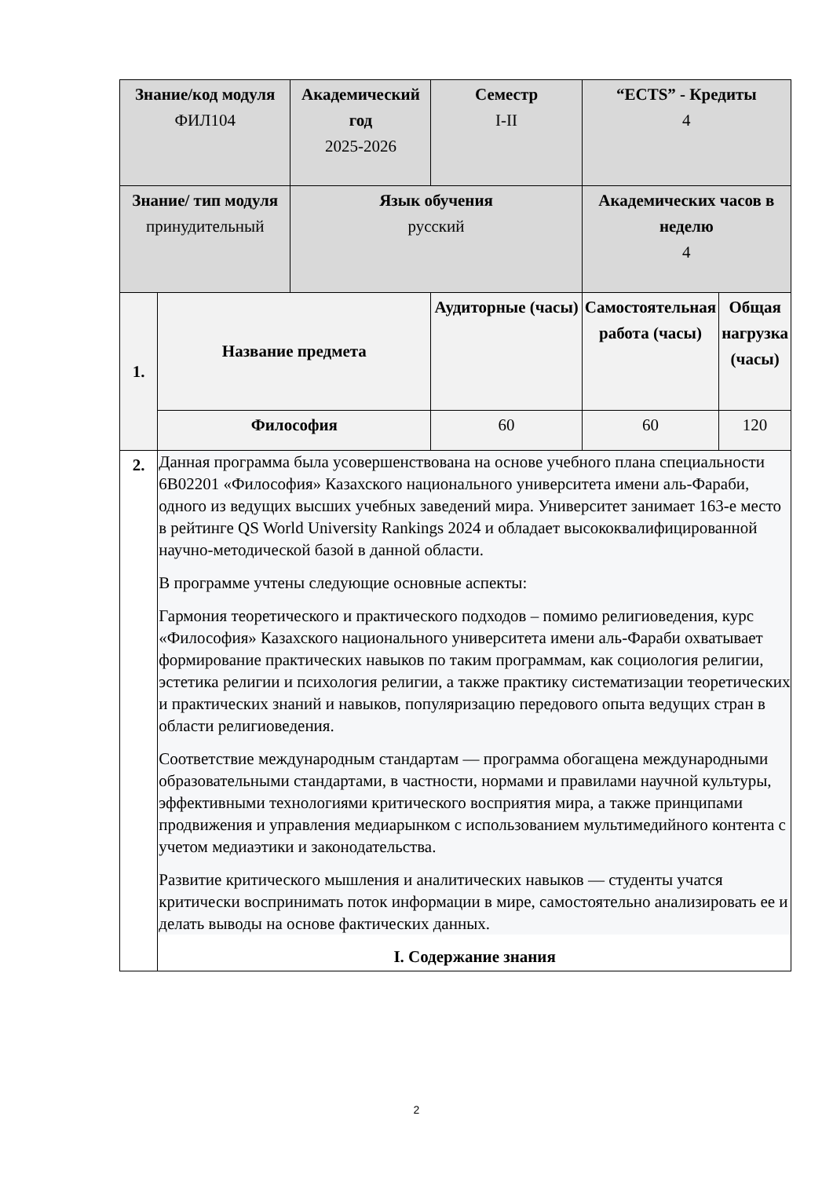| Знание/код модуля ФИЛ104 | | Академический год 2025-2026 | Семестр I-II | “ECTS” - Кредиты 4 | |
| Знание/ тип модуля принудительный | | Язык обучения русский | | Академических часов в неделю 4 | |
| 1. | Название предмета | | Аудиторные (часы) | Самостоятельная работа (часы) | Общая нагрузка (часы) |
| | Философия | | 60 | 60 | 120 |
| 2. | Данная программа была усовершенствована на основе учебного плана специальности 6B02201 «Философия» Казахского национального университета имени аль-Фараби, одного из ведущих высших учебных заведений мира. Университет занимает 163-е место в рейтинге QS World University Rankings 2024 и обладает высококвалифицированной научно-методической базой в данной области. В программе учтены следующие основные аспекты: Гармония теоретического и практического подходов – помимо религиоведения, курс «Философия» Казахского национального университета имени аль-Фараби охватывает формирование практических навыков по таким программам, как социология религии, эстетика религии и психология религии, а также практику систематизации теоретических и практических знаний и навыков, популяризацию передового опыта ведущих стран в области религиоведения. Соответствие международным стандартам — программа обогащена международными образовательными стандартами, в частности, нормами и правилами научной культуры, эффективными технологиями критического восприятия мира, а также принципами продвижения и управления медиарынком с использованием мультимедийного контента с учетом медиаэтики и законодательства. Развитие критического мышления и аналитических навыков — студенты учатся критически воспринимать поток информации в мире, самостоятельно анализировать ее и делать выводы на основе фактических данных. I. Содержание знания | | | | |
2